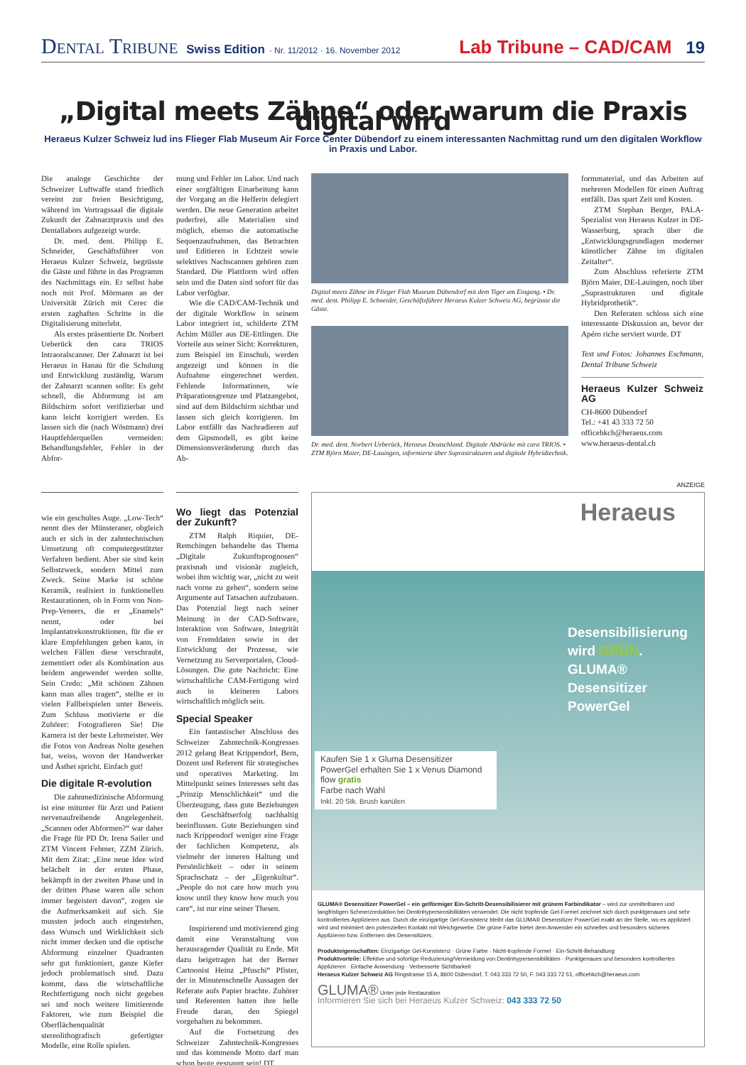Dental Tribune Swiss Edition · Nr. 11/2012 · 16. November 2012 Lab Tribune – CAD/CAM 19
„Digital meets Zähne“ oder warum die Praxis digital wird
Heraeus Kulzer Schweiz lud ins Flieger Flab Museum Air Force Center Dübendorf zu einem interessanten Nachmittag rund um den digitalen Workflow in Praxis und Labor.
Die analoge Geschichte der Schweizer Luftwaffe stand friedlich vereint zur freien Besichtigung, während im Vortragssaal die digitale Zukunft der Zahnarztpraxis und des Dentallabors aufgezeigt wurde.
Dr. med. dent. Philipp E. Schneider, Geschäftsführer von Heraeus Kulzer Schweiz, begrüsste die Gäste und führte in das Programm des Nachmittags ein. Er selbst habe noch mit Prof. Mörmann an der Universität Zürich mit Cerec die ersten zaghaften Schritte in die Digitalisierung miterlebt.
Als erstes präsentierte Dr. Norbert Ueberück den cara TRIOS Intraoralscanner. Der Zahnarzt ist bei Heraeus in Hanau für die Schulung und Entwicklung zuständig. Warum der Zahnarzt scannen sollte: Es geht schnell, die Abformung ist am Bildschirm sofort verifizierbar und kann leicht korrigiert werden. Es lassen sich die (nach Wöstmann) drei Hauptfehlerquellen vermeiden: Behandlungsfehler, Fehler in der Abfor-
mung und Fehler im Labor. Und nach einer sorgfältigen Einarbeitung kann der Vorgang an die Helferin delegiert werden. Die neue Generation arbeitet puderfrei, alle Materialien sind möglich, ebenso die automatische Sequenzaufnahmen, das Betrachten und Editieren in Echtzeit sowie selektives Nachscannen gehören zum Standard. Die Plattform wird offen sein und die Daten sind sofort für das Labor verfügbar.
Wie die CAD/CAM-Technik und der digitale Workflow in seinem Labor integriert ist, schilderte ZTM Achim Müller aus DE-Ettlingen. Die Vorteile aus seiner Sicht: Korrekturen, zum Beispiel im Einschub, werden angezeigt und können in die Aufnahme eingerechnet werden. Fehlende Informationen, wie Präparationsgrenze und Platzangebot, sind auf dem Bildschirm sichtbar und lassen sich gleich korrigieren. Im Labor entfällt das Nachradieren auf dem Gipsmodell, es gibt keine Dimensionsveränderung durch das Ab-
Digital meets Zähne im Flieger Flab Museum Dübendorf mit dem Tiger am Eingang. • Dr. med. dent. Philipp E. Schneider, Geschäftsführer Heraeus Kulzer Schweiz AG, begrüsste die Gäste.
Dr. med. dent. Norbert Ueberück, Heraeus Deutschland. Digitale Abdrücke mit cara TRIOS. • ZTM Björn Maier, DE-Lauingen, informierte über Suprastrukturen und digitale Hybridtechnik.
formmaterial, und das Arbeiten auf mehreren Modellen für einen Auftrag entfällt. Das spart Zeit und Kosten.
ZTM Stephan Berger, PALA-Spezialist von Heraeus Kulzer in DE-Wasserburg, sprach über die „Entwicklungsgrundlagen moderner künstlicher Zähne im digitalen Zeitalter“.
Zum Abschluss referierte ZTM Björn Maier, DE-Lauingen, noch über „Suprastrukturen und digitale Hybridprothetik“.
Den Referaten schloss sich eine interessante Diskussion an, bevor der Apéro riche serviert wurde. DT
Text und Fotos: Johannes Eschmann, Dental Tribune Schweiz
Heraeus Kulzer Schweiz AG
CH-8600 Dübendorf
Tel.: +41 43 333 72 50
officehkch@heraeus.com
www.heraeus-dental.ch
ANZEIGE
wie ein geschultes Auge. „Low-Tech“ nennt dies der Münsteraner, obgleich auch er sich in der zahntechnischen Umsetzung oft computergestützter Verfahren bedient. Aber sie sind kein Selbstzweck, sondern Mittel zum Zweck. Seine Marke ist schöne Keramik, realisiert in funktionellen Restaurationen, ob in Form von Non-Prep-Veneers, die er „Enamels“ nennt, oder bei Implantatrekonstruktionen, für die er klare Empfehlungen geben kann, in welchen Fällen diese verschraubt, zementiert oder als Kombination aus beidem angewendet werden sollte. Sein Credo: „Mit schönen Zähnen kann man alles tragen“, stellte er in vielen Fallbeispielen unter Beweis. Zum Schluss motivierte er die Zuhörer: Fotografieren Sie! Die Kamera ist der beste Lehrmeister. Wer die Fotos von Andreas Nolte gesehen hat, weiss, wovon der Handwerker und Ästhet spricht. Einfach gut!
Die digitale R-evolution
Die zahnmedizinische Abformung ist eine mitunter für Arzt und Patient nervenaufreibende Angelegenheit. „Scannen oder Abformen?“ war daher die Frage für PD Dr. Irena Sailer und ZTM Vincent Fehmer, ZZM Zürich. Mit dem Zitat: „Eine neue Idee wird belächelt in der ersten Phase, bekämpft in der zweiten Phase und in der dritten Phase waren alle schon immer begeistert davon“, zogen sie die Aufmerksamkeit auf sich. Sie mussten jedoch auch eingestehen, dass Wunsch und Wirklichkeit sich nicht immer decken und die optische Abformung einzelner Quadranten sehr gut funktioniert, ganze Kiefer jedoch problematisch sind. Dazu kommt, dass die wirtschaftliche Rechtfertigung noch nicht gegeben sei und noch weitere limitierende Faktoren, wie zum Beispiel die Oberflächenqualität stereolithografisch gefertigter Modelle, eine Rolle spielen.
Wo liegt das Potenzial der Zukunft?
ZTM Ralph Riquier, DE-Remchingen behandelte das Thema „Digitale Zukunftsprognosen“ praxisnah und visionär zugleich, wobei ihm wichtig war, „nicht zu weit nach vorne zu gehen“, sondern seine Argumente auf Tatsachen aufzubauen. Das Potenzial liegt nach seiner Meinung in der CAD-Software, Interaktion von Software, Integrität von Fremddaten sowie in der Entwicklung der Prozesse, wie Vernetzung zu Serverportalen, Cloud-Lösungen. Die gute Nachricht: Eine wirtschaftliche CAM-Fertigung wird auch in kleineren Labors wirtschaftlich möglich sein.
Special Speaker
Ein fantastischer Abschluss des Schweizer Zahntechnik-Kongresses 2012 gelang Beat Krippendorf, Bern, Dozent und Referent für strategisches und operatives Marketing. Im Mittelpunkt seines Interesses seht das „Prinzip Menschlichkeit“ und die Überzeugung, dass gute Beziehungen den Geschäftserfolg nachhaltig beeinflussen. Gute Beziehungen sind nach Krippendorf weniger eine Frage der fachlichen Kompetenz, als vielmehr der inneren Haltung und Persönlichkeit – oder in seinem Sprachschatz – der „Eigenkultur“. „People do not care how much you know until they know how much you care“, ist nur eine seiner Thesen.
Inspirierend und motivierend ging damit eine Veranstaltung von herausragender Qualität zu Ende. Mit dazu beigetragen hat der Berner Cartoonist Heinz „Pfuschi“ Pfister, der in Minutenschnelle Aussagen der Referate aufs Papier brachte. Zuhörer und Referenten hatten ihre helle Freude daran, den Spiegel vorgehalten zu bekommen.
Auf die Fortsetzung des Schweizer Zahntechnik-Kongresses und das kommende Motto darf man schon heute gespannt sein! DT
Heraeus
Desensibilisierung
wird GRÜN.
GLUMA® Desensitizer
PowerGel
Kaufen Sie 1 x Gluma Desensitizer PowerGel erhalten Sie 1 x Venus Diamond flow gratis
Farbe nach Wahl
Inkl. 20 Stk. Brush kanülen
GLUMA® Desensitizer PowerGel – ein gelförmiger Ein-Schritt-Desensibilisierer mit grünem Farbindikator – wird zur unmittelbaren und langfristigen Schmerzreduktion bei Dentinhypersensibilitäten verwendet. Die nicht tropfende Gel-Formel zeichnet sich durch punktgenaues und sehr kontrolliertes Applizieren aus. Durch die einzigartige Gel-Konsistenz bleibt das GLUMA® Desensitizer PowerGel exakt an der Stelle, wo es appliziert wird und minimiert den potenziellen Kontakt mit Weichgewebe. Die grüne Farbe bietet dem Anwender ein schnelles und besonders sicheres Applizieren bzw. Entfernen des Desensitizers.
Produkteigenschaften: Einzigartige Gel-Konsistenz · Grüne Farbe · Nicht-tropfende Formel · Ein-Schritt-Behandlung
Produktvorteile: Effektive und sofortige Reduzierung/Vermeidung von Dentinhypersensibilitäten · Punktgenaues und besonders kontrolliertes Applizieren · Einfache Anwendung · Verbesserte Sichtbarkeit
Heraeus Kulzer Schweiz AG Ringstrasse 15 A, 8600 Dübendorf, T. 043 333 72 50, F. 043 333 72 51, officehkch@heraeus.com
GLUMA® Unter jede Restauration
Informieren Sie sich bei Heraeus Kulzer Schweiz: 043 333 72 50